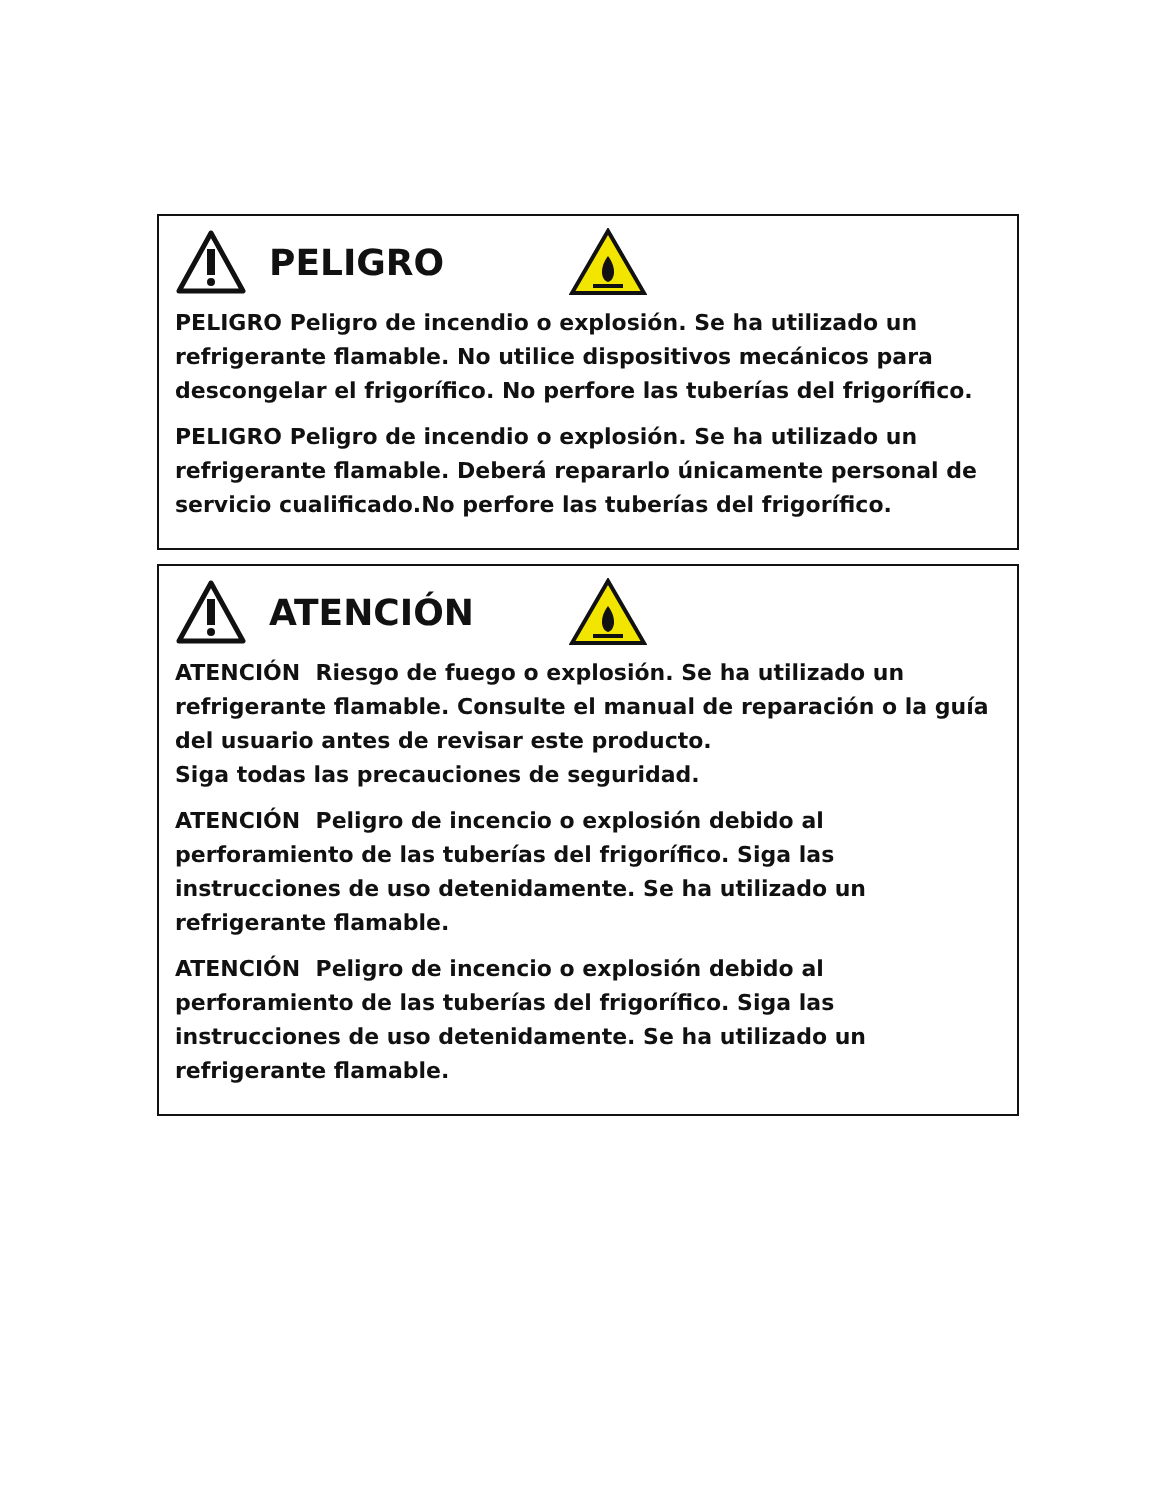PELIGRO
PELIGRO Peligro de incendio o explosión. Se ha utilizado un refrigerante flamable. No utilice dispositivos mecánicos para descongelar el frigorífico. No perfore las tuberías del frigorífico.
PELIGRO Peligro de incendio o explosión. Se ha utilizado un refrigerante flamable. Deberá repararlo únicamente personal de servicio cualificado.No perfore las tuberías del frigorífico.
ATENCIÓN
ATENCIÓN Riesgo de fuego o explosión. Se ha utilizado un refrigerante flamable. Consulte el manual de reparación o la guía del usuario antes de revisar este producto.
Siga todas las precauciones de seguridad.
ATENCIÓN Peligro de incencio o explosión debido al perforamiento de las tuberías del frigorífico. Siga las instrucciones de uso detenidamente. Se ha utilizado un refrigerante flamable.
ATENCIÓN Peligro de incencio o explosión debido al perforamiento de las tuberías del frigorífico. Siga las instrucciones de uso detenidamente. Se ha utilizado un refrigerante flamable.